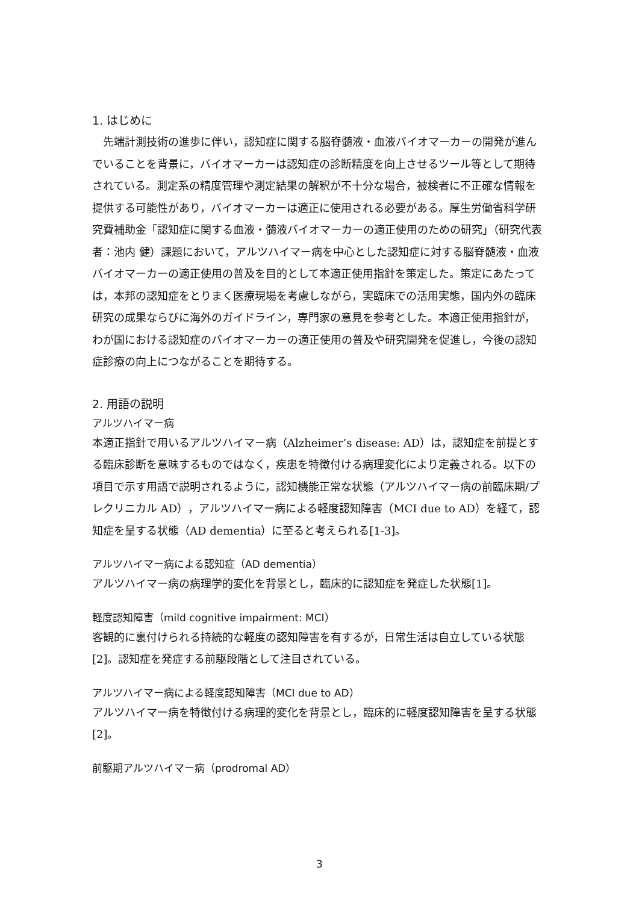1. はじめに
　先端計測技術の進歩に伴い，認知症に関する脳脊髄液・血液バイオマーカーの開発が進んでいることを背景に，バイオマーカーは認知症の診断精度を向上させるツール等として期待されている。測定系の精度管理や測定結果の解釈が不十分な場合，被検者に不正確な情報を提供する可能性があり，バイオマーカーは適正に使用される必要がある。厚生労働省科学研究費補助金「認知症に関する血液・髄液バイオマーカーの適正使用のための研究」（研究代表者：池内 健）課題において，アルツハイマー病を中心とした認知症に対する脳脊髄液・血液バイオマーカーの適正使用の普及を目的として本適正使用指針を策定した。策定にあたっては，本邦の認知症をとりまく医療現場を考慮しながら，実臨床での活用実態，国内外の臨床研究の成果ならびに海外のガイドライン，専門家の意見を参考とした。本適正使用指針が，わが国における認知症のバイオマーカーの適正使用の普及や研究開発を促進し，今後の認知症診療の向上につながることを期待する。
2. 用語の説明
アルツハイマー病
本適正指針で用いるアルツハイマー病（Alzheimer’s disease: AD）は，認知症を前提とする臨床診断を意味するものではなく，疾患を特徴付ける病理変化により定義される。以下の項目で示す用語で説明されるように，認知機能正常な状態（アルツハイマー病の前臨床期/プレクリニカル AD），アルツハイマー病による軽度認知障害（MCI due to AD）を経て，認知症を呈する状態（AD dementia）に至ると考えられる[1-3]。
アルツハイマー病による認知症（AD dementia）
アルツハイマー病の病理学的変化を背景とし，臨床的に認知症を発症した状態[1]。
軽度認知障害（mild cognitive impairment: MCI）
客観的に裏付けられる持続的な軽度の認知障害を有するが，日常生活は自立している状態[2]。認知症を発症する前駆段階として注目されている。
アルツハイマー病による軽度認知障害（MCI due to AD）
アルツハイマー病を特徴付ける病理的変化を背景とし，臨床的に軽度認知障害を呈する状態[2]。
前駆期アルツハイマー病（prodromal AD）
3